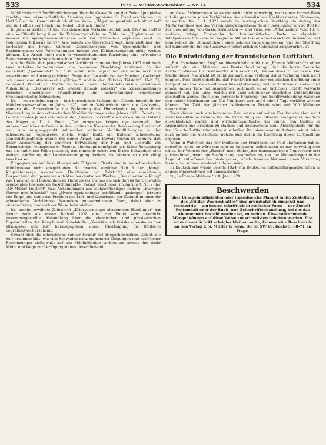533 1928 — Militär-Wochenblatt — Nr. 14 534
Militärzeitschrift Veröffentlichungen über die Gaswaffe aus der Feder Ljungdahls brachte, zwei wissenschaftliche Arbeiten des Ingenieurs C. Engel erschienen: im Heft 5 über den Gasschutz durch aktive Kohle: „Något om gasskydd och aktivt kol" und im Heft 6 über Rauch und Nebel: „Rök och dimma".
In gleicher Zeitschrift und von demselben Verfasser schloß sich 1927 im Heft 6 eine Veröffentlichung über die Kohlenoxydgefahr im Felde an: „Upplevnanen av koloxid vid sprängämnesdetonation och vid drivmedels explosion samt de fysiologiska följderna härav". Wie bereits die Überschrift sagt, behandelt hier der Verfasser die Frage, wieweit Detonationsgase von Sprengstoffen und Explosionsgase von Pulverladungen infolge von Kohlenoxydgehalt giftig wirken können. Die Arbeit stellt auch in wissenschaftlicher Beziehung eine erfreuliche Bereicherung der kriegschemischen Literatur dar.
Aus der Reihe der gastechnischen Veröffentlichungen des Jahres 1927 sind noch zwei Aufsätze hervorzuheben, die besondere Beachtung verdienen. In der Zeitschrift „Sjöväsendet" Nr. 150 befaßt sich Lagner mit der heute noch viel umstrittenen und wenig geklärten Frage der Gaswaffe bei der Marine: „Gaskriget och gaser som stridsmedel i sjökriget", und in der „Teknisk Tidskrift", Heft 32, behandelt Dozent C. Norlin in einer mehr chemisch-technisch gehaltenen Abhandlung: „Gasförsvar och svensk kemisk industri" die Zusammenhänge zwischen chemischer Kriegsführung und bodenständiger chemischer Friedensindustrie Schwedens.
Die — man möchte sagen — fast herrschende Stellung der Chemie innerhalb der Militärwissenschaften im Jahre 1927, daß in Wirklichkeit nicht die Gasbombe, sondern die Brisanzbombe die Bedeutung des Hinterlandes ist, fand ihren Niederschlag in den schwedischen Veröffentlichungen des Jahres 1928. Bereits im Februar dieses Jahres erschien in der „Svensk Tidskrift" ein vielbeachteter Aufsatz des Majors a. D. A. Bratt: „Det europeiska krigets nya skepnad", der außerordentliches Aufsehen in den breitesten Kreisen der Bevölkerung hervorrief und zum Ausgangspunkt zahlreicher weiterer Veröffentlichungen in der schwedischen Tagespresse wurde. Major Bratt, ein früherer schwedischer Generalstabsoffizier, glaubt mit seiner Arbeit den Beweis führen zu können, daß unter Auswertung der enormen Entwicklung der Flug- und Gaswaffe ein Zukunftskrieg, wenigstens in Europa, überhaupt unmöglich sei. Seine Behauptung hat die natürliche Folge gezeitigt, daß nunmehr zahlreiche Kreise Schwedens eine weitere Abrüstung der Landesverteidigung fordern, da letztere so doch völlig zwecklos sei.
Entgegnungen auf diese überspannte Folgerung Bratts sind in der schwedischen Militärpresse nicht ausgeblieben. So brachte zunächst Heft 3 der „Kungl. Krigsvetenskaps Akademiens Handlingar och Tidskrift" eine eingehende Besprechung der gesamten Aufsätze des deutschen Werkes: „Der chemische Krieg" von Hanslian und beleuchtete an Hand dieses Buches die sich daraus für Schweden ergebenden besonderen Gesichtspunkte. Ferner erschienen im Aprilheft Nr. 7 der „Ny Militär Tidskrift" zwei Abhandlungen aus sachverständigen Federn: „Sveriges försvar mot luftanfall" und „Nyare uppfattningar beträffande gaskriget", letztere von Engel, die beide das Problem des Luft- und Gaskrieges der Zukunft in einer für schwedische Verhältnisse besonders zugeschnittenen Form, dabei aber in einwandfreier, tendenzloser Weise behandelten.
Die bereits erwähnte Zeitschrift „Krigsvetenskaps Akademiens Handlingar" hat ferner noch als erstes Beiheft 1928 eine von Engel sehr geschickt zusammengestellte Abhandlung über die chemischen und physikalischen Eigenschaften der Kampf- und Nebelstoffe: „Kemiska och fysiska egenskaper hos stridsgaser och rök" herausgegeben, deren Übertragung ins Deutsche begrüßenswert erscheint.
Sowohl über die schwedische Sonderliteratur auf kriegschemischem Gebiet, die hier erkennen läßt, wie sich Schweden trotz mancherlei Neigungen und natürlicher Begrenzungen zielbewußt auf alle Möglichkeiten vorbereitet, soweit ihm dafür Mittel und Wege zur Verfügung stehen. Anschließend
an diese Erörterungen ist es vielleicht nicht unwichtig, noch einen kurzen Blick auf die gastechnischen Verhältnisse des schwedischen Nachbarstaates, Norwegen, zu werfen. Am 5. 4. 1927 wurde im norwegischen Storthing ein Antrag des Militärkomitees und des Verteidigungsdepartements auf Bewilligung von 50 000 Kr. zur Beschaffung von Gasschutzmasken — und zwar, wie „Aftenposten" vom 13. 4. meldete, infolge Einspruchs der kommunistischen Partei — abgelehnt. Infolgedessen blieb das norwegische Militär bisher ohne Gasschutz. Inzwischen hat man jedoch die Unmöglichkeit einer solchen Lage eingesehen, und der Storthing hat nunmehr die für die Gasabwehr erforderlichen Geldmittel ausgeworfen. 91.
Die Entwicklung der französischen Luftfahrt.
„Ein französischer Sieg" so überschreibt stolz die „France Militaire"*) einen Aufsatz, der eine Meldung aus Deutschland bringt, daß die letzte Deutsche Luftfahrt-Mission für Südamerika sich anschickt, Buenos Aires zu verlassen. Die Quelle dieser Nachricht ist nicht genannt, eine Prüfung daher vorläufig auch nicht möglich. Fest steht jedenfalls, daß Frankreich mit der neuerlichen Eröffnung einer Luftpostlinie Frankreich—Buenos Aires (Latécoère), welche Toulouse in sieben und einem halben Tage mit Argentinien verbindet, einen tüchtigen Schritt vorwärts gemacht hat. Die Linie, welche mit ganz erheblicher staatlicher Unterstützung geschaffen wurde, stellt eine gemischte Flugzeug- und Schiffsverbindung zwischen den beiden Kontinenten dar. Die Flugdauer wird auf 6 oder 5 Tage verkürzt werden können. Die Zahl der jährlich befördernden Briefe wird auf 200 Millionen veranschlagt.
Trotz dieser hoch erscheinenden Zahl waren auf seiten Frankreichs aber nicht verkehrspolitische Gründe für die Einrichtung der Strecke maßgebend, sondern ausschließlich macht- und wirtschaftspolitische, um einmal den Einfluß in Argentinien und Brasilien zu stärken und andererseits neue Absatzgebiete für die französische Luftfahrtindustrie zu schaffen. Der obengenannte Aufsatz betont daher auch gerade die Aussichten, welche sich durch die Eröffnung dieser Luftpostlinie ergeben.
Wenn in Wahrheit, daß wir Deutsche den Franzosen das Feld überlassen haben, zutreffen sollte, so wäre das sehr zu bedauern, selbst wenn es nur zeitweilig sein sollte. Der Wunsch der „Handel" nach Süden, der transozeanische Flugverkehr erst aufzunehmen, wenn ein Seeflugzeug geschaffen ist, das bei Notlandungen in der Lage ist, auf offener See niedergehen, würde fremden Nationen einen Vorsprung lassen, der schwer wiedereinzuholen wäre.
In Deutschland wurde bereits 1924 von Deutschen Luftschiffergesellschaften in engem Einvernehmen mit hanseatischen
*) „La France Militaire" v. 8. Juni 1928.
Beschwerden
über Unregelmäßigkeiten oder irgendwelche Mängel in der Zustellung des „Militär-Wochenblattes" sind grundsätzlich zunächst und rechtzeitig — am besten schriftlich in einfacher Form — der Zustell-Postanstalt oder der Buch- und Zeitschriftenhandlung, bei der das Abonnement bestellt worden ist, zu melden. Etwa vorkommende Mängel können auf diese Weise am schnellsten behoben werden. Erst wenn dieser Schritt erfolglos bleiben sollte, komme eine Beschwerde an den Verlag E. S. Mittler & Sohn, Berlin SW 68, Kochstr. 68-71, in Frage.